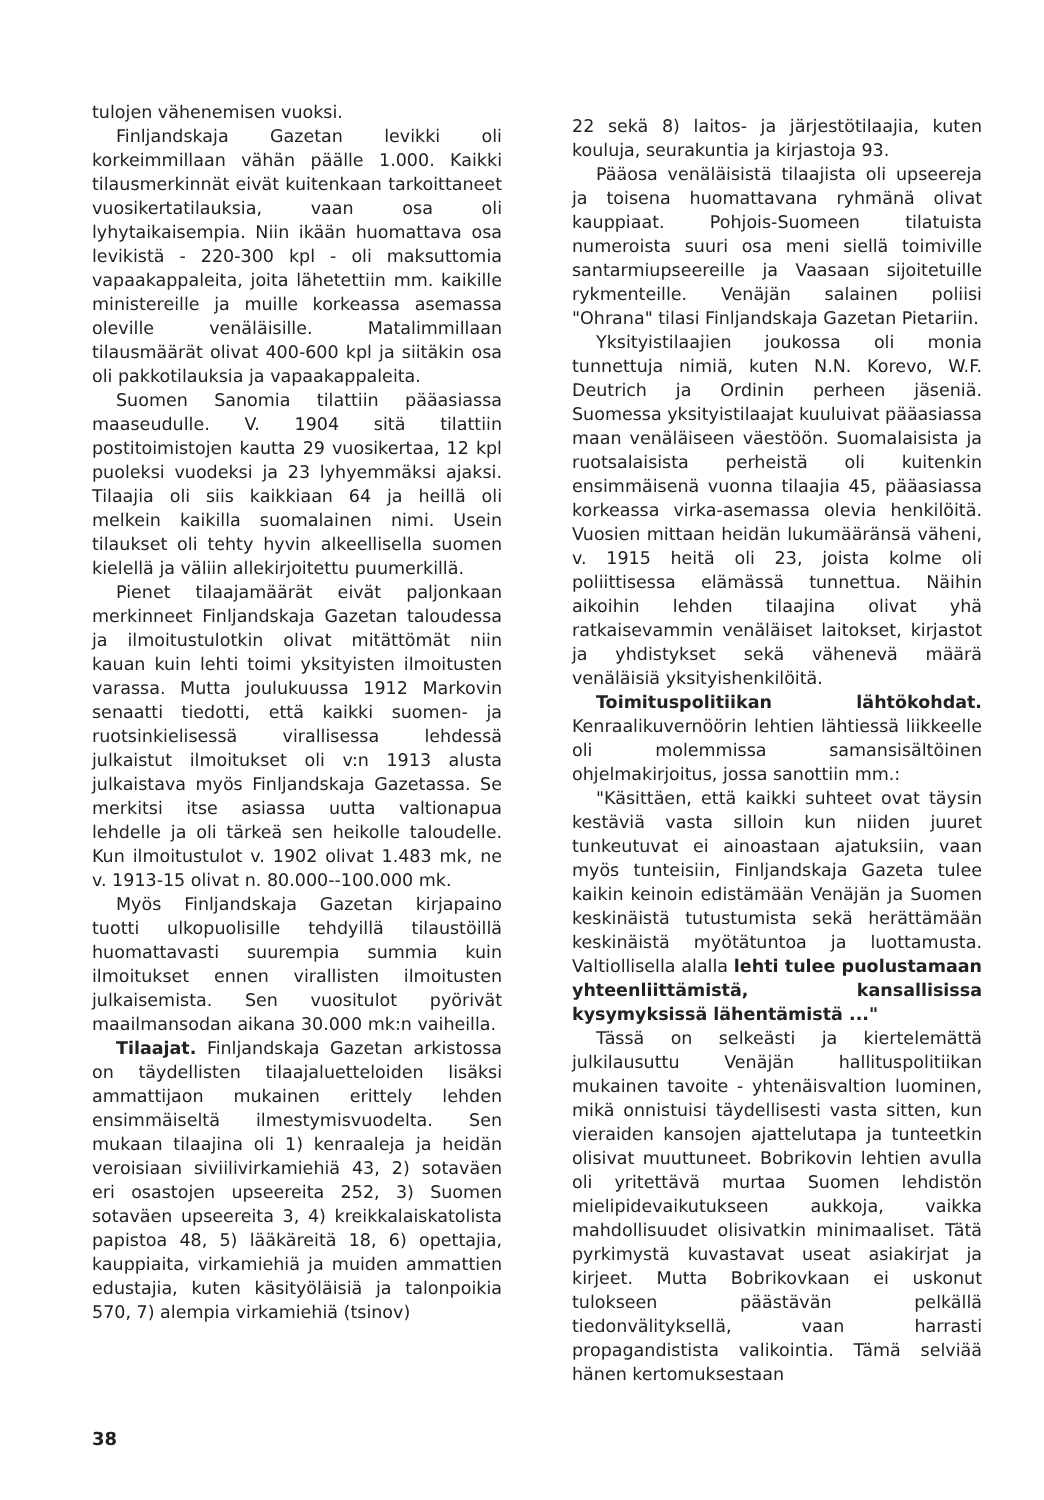tulojen vähenemisen vuoksi.
Finljandskaja Gazetan levikki oli korkeimmillaan vähän päälle 1.000. Kaikki tilausmerkinnät eivät kuitenkaan tarkoittaneet vuosikertatilauksia, vaan osa oli lyhytaikaisempia. Niin ikään huomattava osa levikistä - 220-300 kpl - oli maksuttomia vapaakappaleita, joita lähetettiin mm. kaikille ministereille ja muille korkeassa asemassa oleville venäläisille. Matalimmillaan tilausmäärät olivat 400-600 kpl ja siitäkin osa oli pakkotilauksia ja vapaakappaleita.
Suomen Sanomia tilattiin pääasiassa maaseudulle. V. 1904 sitä tilattiin postitoimistojen kautta 29 vuosikertaa, 12 kpl puoleksi vuodeksi ja 23 lyhyemmäksi ajaksi. Tilaajia oli siis kaikkiaan 64 ja heillä oli melkein kaikilla suomalainen nimi. Usein tilaukset oli tehty hyvin alkeellisella suomen kielellä ja väliin allekirjoitettu puumerkillä.
Pienet tilaajamäärät eivät paljonkaan merkinneet Finljandskaja Gazetan taloudessa ja ilmoitustulotkin olivat mitättömät niin kauan kuin lehti toimi yksityisten ilmoitusten varassa. Mutta joulukuussa 1912 Markovin senaatti tiedotti, että kaikki suomen- ja ruotsinkielisessä virallisessa lehdessä julkaistut ilmoitukset oli v:n 1913 alusta julkaistava myös Finljandskaja Gazetassa. Se merkitsi itse asiassa uutta valtionapua lehdelle ja oli tärkeä sen heikolle taloudelle. Kun ilmoitustulot v. 1902 olivat 1.483 mk, ne v. 1913-15 olivat n. 80.000--100.000 mk.
Myös Finljandskaja Gazetan kirjapaino tuotti ulkopuolisille tehdyillä tilaustöillä huomattavasti suurempia summia kuin ilmoitukset ennen virallisten ilmoitusten julkaisemista. Sen vuositulot pyörivät maailmansodan aikana 30.000 mk:n vaiheilla.
Tilaajat. Finljandskaja Gazetan arkistossa on täydellisten tilaajaluetteloiden lisäksi ammattijaon mukainen erittely lehden ensimmäiseltä ilmestymisvuodelta. Sen mukaan tilaajina oli 1) kenraaleja ja heidän veroisiaan siviilivirkamiehiä 43, 2) sotaväen eri osastojen upseereita 252, 3) Suomen sotaväen upseereita 3, 4) kreikkalaiskatolista papistoa 48, 5) lääkäreitä 18, 6) opettajia, kauppiaita, virkamiehiä ja muiden ammattien edustajia, kuten käsityöläisiä ja talonpoikia 570, 7) alempia virkamiehiä (tsinov)
22 sekä 8) laitos- ja järjestötilaajia, kuten kouluja, seurakuntia ja kirjastoja 93.
Pääosa venäläisistä tilaajista oli upseereja ja toisena huomattavana ryhmänä olivat kauppiaat. Pohjois-Suomeen tilatuista numeroista suuri osa meni siellä toimiville santarmiupseereille ja Vaasaan sijoitetuille rykmenteille. Venäjän salainen poliisi "Ohrana" tilasi Finljandskaja Gazetan Pietariin.
Yksityistilaajien joukossa oli monia tunnettuja nimiä, kuten N.N. Korevo, W.F. Deutrich ja Ordinin perheen jäseniä. Suomessa yksityistilaajat kuuluivat pääasiassa maan venäläiseen väestöön. Suomalaisista ja ruotsalaisista perheistä oli kuitenkin ensimmäisenä vuonna tilaajia 45, pääasiassa korkeassa virka-asemassa olevia henkilöitä. Vuosien mittaan heidän lukumääränsä väheni, v. 1915 heitä oli 23, joista kolme oli poliittisessa elämässä tunnettua. Näihin aikoihin lehden tilaajina olivat yhä ratkaisevammin venäläiset laitokset, kirjastot ja yhdistykset sekä vähenevä määrä venäläisiä yksityishenkilöitä.
Toimituspolitiikan lähtökohdat. Kenraalikuvernöörin lehtien lähtiessä liikkeelle oli molemmissa samansisältöinen ohjelmakirjoitus, jossa sanottiin mm.:
"Käsittäen, että kaikki suhteet ovat täysin kestäviä vasta silloin kun niiden juuret tunkeutuvat ei ainoastaan ajatuksiin, vaan myös tunteisiin, Finljandskaja Gazeta tulee kaikin keinoin edistämään Venäjän ja Suomen keskinäistä tutustumista sekä herättämään keskinäistä myötätuntoa ja luottamusta. Valtiollisella alalla lehti tulee puolustamaan yhteenliittämistä, kansallisissa kysymyksissä lähentämistä ..."
Tässä on selkeästi ja kiertelemättä julkilausuttu Venäjän hallituspolitiikan mukainen tavoite - yhtenäisvaltion luominen, mikä onnistuisi täydellisesti vasta sitten, kun vieraiden kansojen ajattelutapa ja tunteetkin olisivat muuttuneet. Bobrikovin lehtien avulla oli yritettävä murtaa Suomen lehdistön mielipidevaikutukseen aukkoja, vaikka mahdollisuudet olisivatkin minimaaliset. Tätä pyrkimystä kuvastavat useat asiakirjat ja kirjeet. Mutta Bobrikovkaan ei uskonut tulokseen päästävän pelkällä tiedonvälityksellä, vaan harrasti propagandistista valikointia. Tämä selviää hänen kertomuksestaan
38